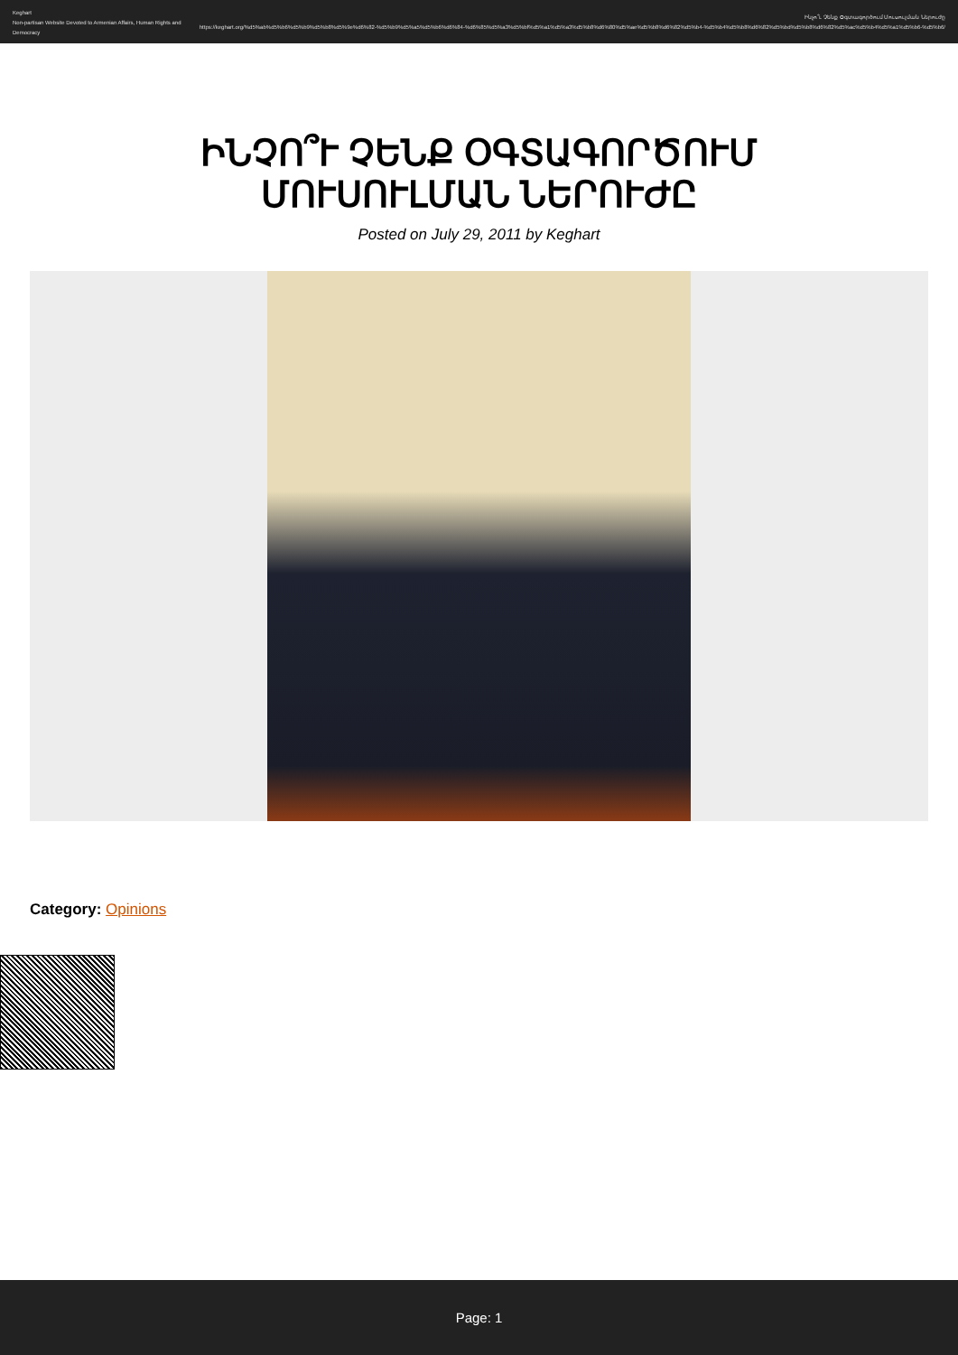Keghart
Non-partisan Website Devoted to Armenian Affairs, Human Rights and Democracy
Ինչո՞ւ Չենք Օգտագործում Մուսուլման Ներուժը
https://keghart.org/%d5%ab%d5%b6%d5%b9%d5%b8%d5%9e%d6%82-%d5%b9%d5%a5%d5%b6%d6%84-%d6%85%d5%a3%d5%bf%d5%a1%d5%a3%d5%b8%d6%80%d5%ae%d5%b8%d6%82%d5%b4-%d5%b4%d5%b8%d6%82%d5%bd%d5%b8%d6%82%d5%ac%d5%b4%d5%a1%d5%b6-%d5%b6/
ԻՆՉՈ՞Ւ ՉԵՆՔ ՕԳՏԱԳՈՐԾՈՒՄ ՄՈՒՍՈՒԼՄԱՆ ՆԵՐՈՒԺԸ
Posted on July 29, 2011 by Keghart
Category: Opinions
Page: 1